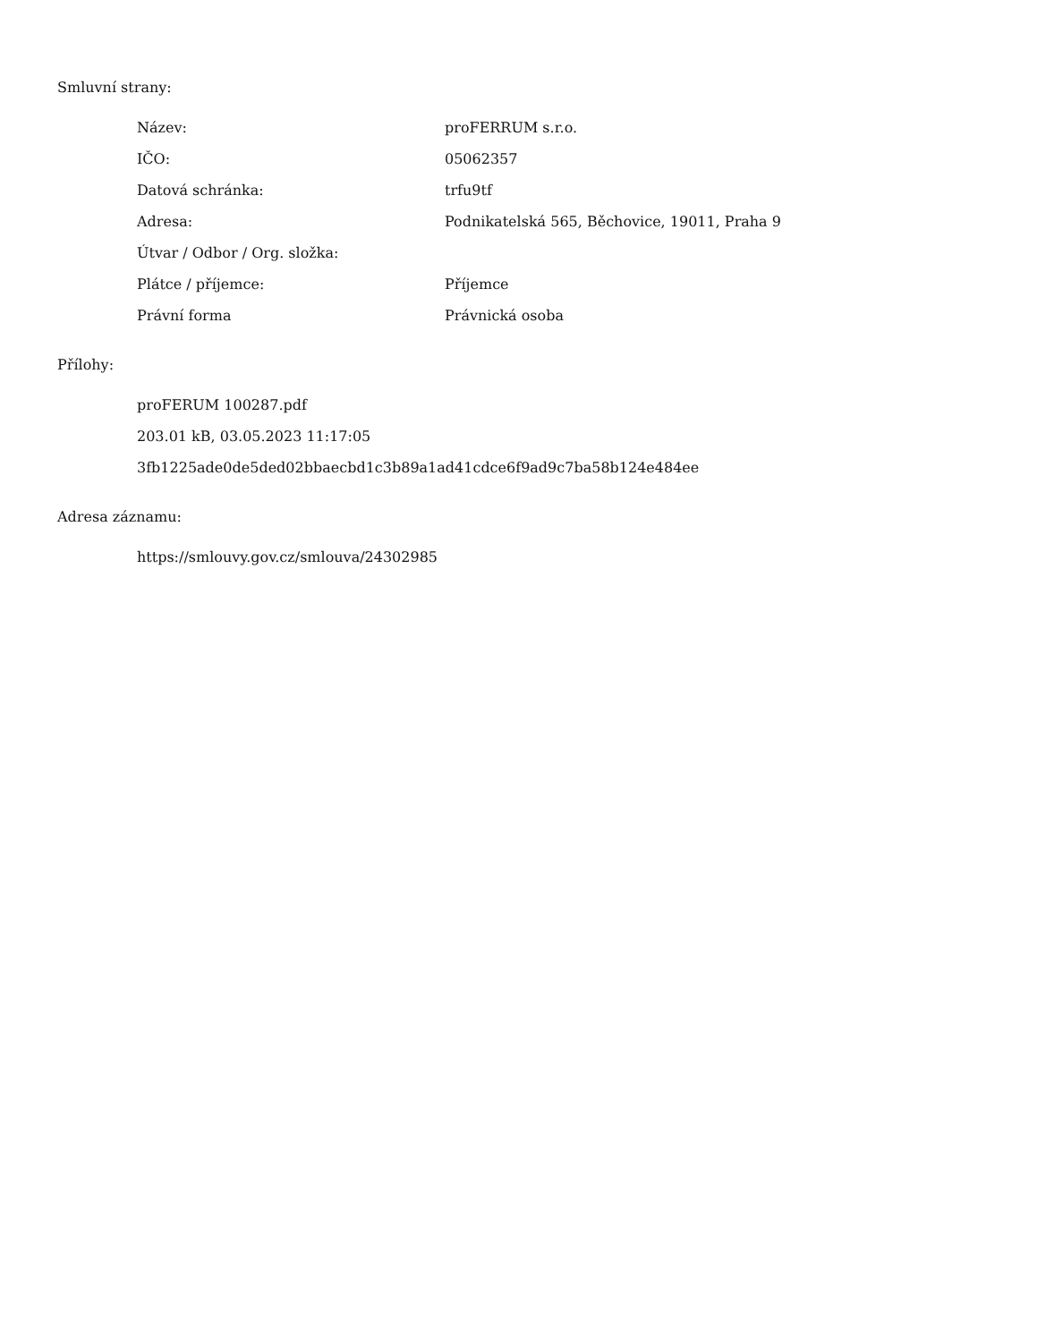Smluvní strany:
| Název: | proFERRUM s.r.o. |
| IČO: | 05062357 |
| Datová schránka: | trfu9tf |
| Adresa: | Podnikatelská 565, Běchovice, 19011, Praha 9 |
| Útvar / Odbor / Org. složka: | |
| Plátce / příjemce: | Příjemce |
| Právní forma | Právnická osoba |
Přílohy:
proFERUM 100287.pdf
203.01 kB, 03.05.2023 11:17:05
3fb1225ade0de5ded02bbaecbd1c3b89a1ad41cdce6f9ad9c7ba58b124e484ee
Adresa záznamu:
https://smlouvy.gov.cz/smlouva/24302985